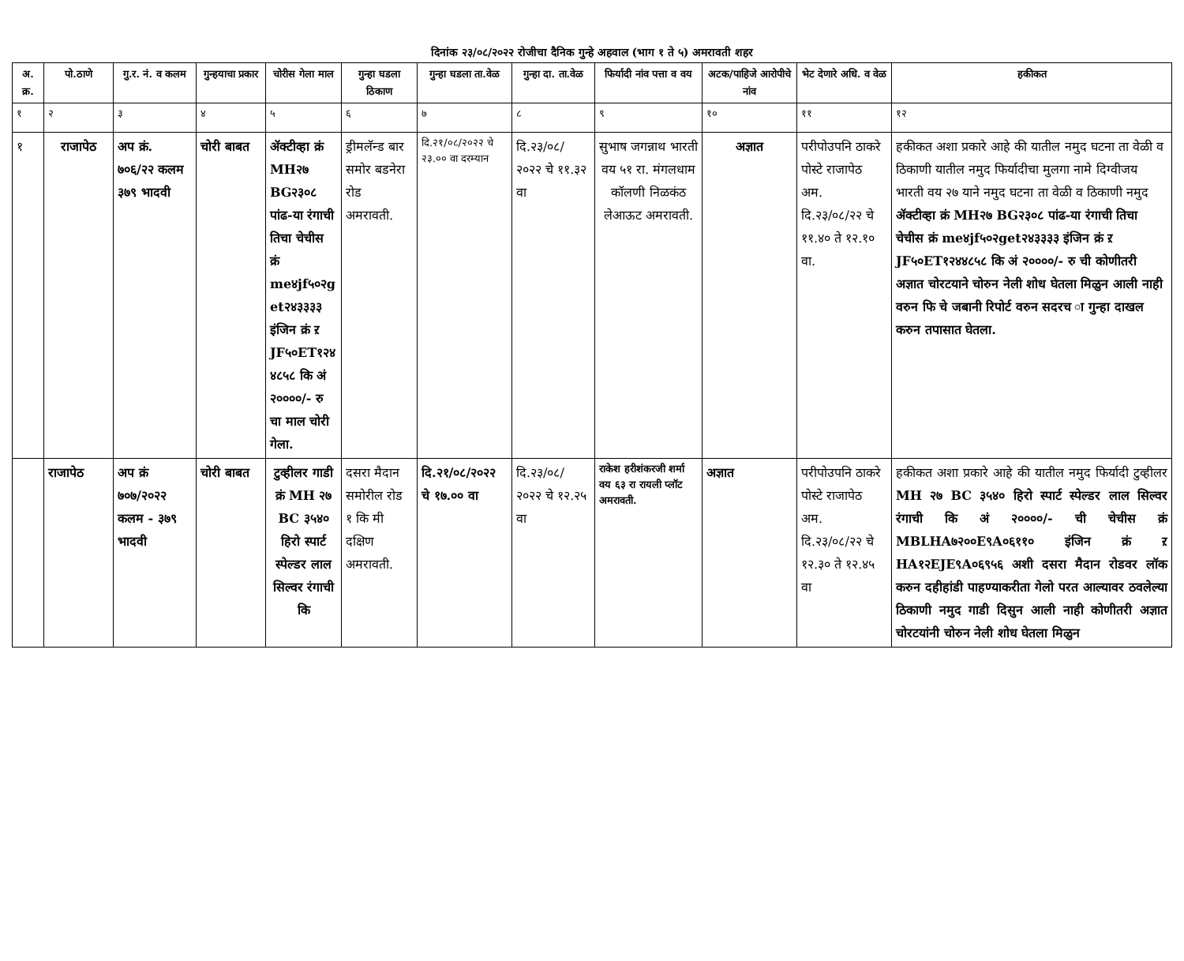दिनांक २३/०८/२०२२ रोजीचा दैनिक गुन्हे अहवाल (भाग १ ते ५) अमरावती शहर
| अ. क्र. | पो.ठाणे | गु.र. नं. व कलम | गुन्हयाचा प्रकार | चोरीस गेला माल | गुन्हा घडला ठिकाण | गुन्हा घडला ता.वेळ | गुन्हा दा. ता.वेळ | फिर्यादी नांव पत्ता व वय | अटक/पाहिजे आरोपीचे नांव | भेट देणारे अधि. व वेळ | हकीकत |
| --- | --- | --- | --- | --- | --- | --- | --- | --- | --- | --- | --- |
| १ | २ | ३ | ४ | ५ | ६ | ७ | ८ | ९ | १० | ११ | १२ |
| १ | राजापेठ | अप क्रं. ७०६/२२ कलम ३७९ भादवी | चोरी बाबत | ॲक्टीव्हा क्रं MH२७ BG२३०८ पांढ-या रंगाची तिचा चेचीस क्रं me४jf५०२get२४३३३३ इंजिन क्रं ऱ JF५०ET१२४४८५८ कि अं २००००/- रु चा माल चोरी गेला. | ड्रीमलॅन्ड बार समोर बडनेरा रोड अमरावती. | दि.२१/०८/२०२२ चे २३.०० वा दरम्यान | दि.२३/०८/ २०२२ चे ११.३२ वा | सुभाष जगन्नाथ भारती वय ५१ रा. मंगलधाम कॉलणी निळकंठ लेआऊट अमरावती. | अज्ञात | परीपोउपनि ठाकरे पोस्टे राजापेठ अम. दि.२३/०८/२२ चे ११.४० ते १२.१० वा. | हकीकत अशा प्रकारे आहे की यातील नमुद घटना ता वेळी व ठिकाणी यातील नमुद फिर्यादीचा मुलगा नामे दिग्वीजय भारती वय २७ याने नमुद घटना ता वेळी व ठिकाणी नमुद ॲक्टीव्हा क्रं MH२७ BG२३०८ पांढ-या रंगाची तिचा चेचीस क्रं me४jf५०२get२४३३३३ इंजिन क्रं ऱ JF५०ET१२४४८५८ कि अं २००००/- रु ची कोणीतरी अज्ञात चोरटयाने चोरुन नेली शोध घेतला मिळुन आली नाही वरुन फि चे जबानी रिपोर्ट वरुन सदरच ा गुन्हा दाखल करुन तपासात घेतला. |
| | राजापेठ | अप क्रं ७०७/२०२२ कलम - ३७९ भादवी | चोरी बाबत | टुव्हीलर गाडी क्रं MH २७ BC ३५४० हिरो स्पार्ट स्पेल्डर लाल सिल्वर रंगाची कि | दसरा मैदान समोरील रोड १ कि मी दक्षिण अमरावती. | दि.२१/०८/२०२२ चे १७.०० वा | दि.२३/०८/ २०२२ चे १२.२५ वा | राकेश हरीशंकरजी शर्मा वय ६३ रा रायली प्लॉट अमरावती. | अज्ञात | परीपोउपनि ठाकरे पोस्टे राजापेठ अम. दि.२३/०८/२२ चे १२.३० ते १२.४५ वा | हकीकत अशा प्रकारे आहे की यातील नमुद फिर्यादी टुव्हीलर MH २७ BC ३५४० हिरो स्पार्ट स्पेल्डर लाल सिल्वर रंगाची कि अं २००००/- ची चेचीस क्रं MBLHA७२००E९A०६११० इंजिन क्रं ऱ HA१२EJE९A०६९५६ अशी दसरा मैदान रोडवर लॉक करुन दहीहांडी पाहण्याकरीता गेलो परत आल्यावर ठवलेल्या ठिकाणी नमुद गाडी दिसुन आली नाही कोणीतरी अज्ञात चोरटयांनी चोरुन नेली शोध घेतला मिळुन |